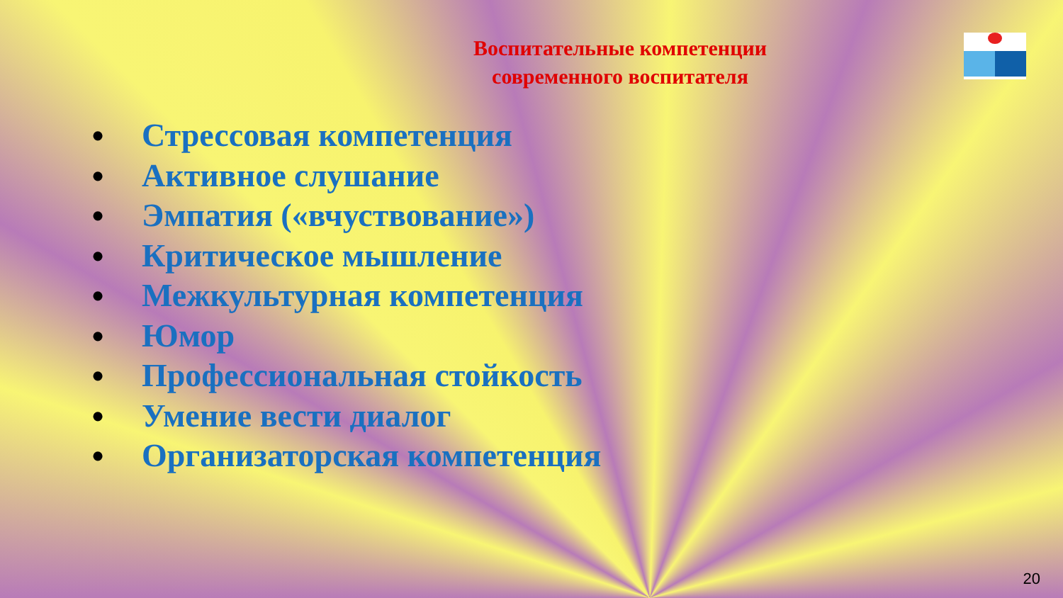Воспитательные компетенции
современного воспитателя
• Стрессовая компетенция
• Активное слушание
• Эмпатия («вчуствование»)
• Критическое мышление
• Межкультурная компетенция
• Юмор
• Профессиональная стойкость
• Умение вести диалог
• Организаторская компетенция
20